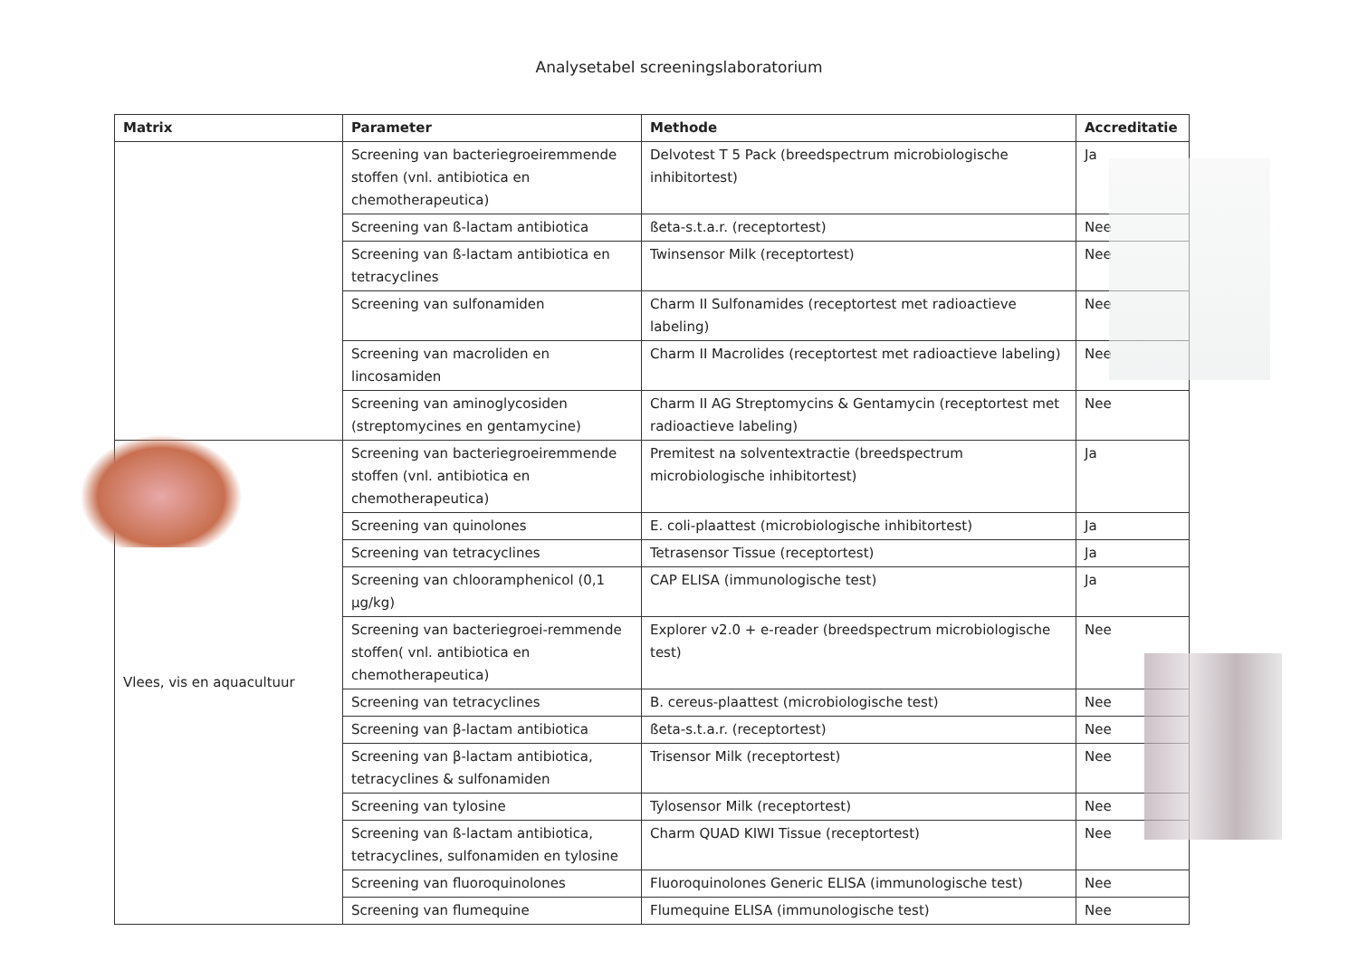Analysetabel screeningslaboratorium
| Matrix | Parameter | Methode | Accreditatie |
| --- | --- | --- | --- |
| | Screening van bacteriegroeiremmende stoffen (vnl. antibiotica en chemotherapeutica) | Delvotest T 5 Pack (breedspectrum microbiologische inhibitortest) | Ja |
| | Screening van ß-lactam antibiotica | ßeta-s.t.a.r. (receptortest) | Nee |
| | Screening van ß-lactam antibiotica en tetracyclines | Twinsensor Milk (receptortest) | Nee |
| | Screening van sulfonamiden | Charm II Sulfonamides (receptortest met radioactieve labeling) | Nee |
| | Screening van macroliden en lincosamiden | Charm II Macrolides (receptortest met radioactieve labeling) | Nee |
| | Screening van aminoglycosiden (streptomycines en gentamycine) | Charm II AG Streptomycins & Gentamycin (receptortest met radioactieve labeling) | Nee |
| Vlees, vis en aquacultuur | Screening van bacteriegroeiremmende stoffen (vnl. antibiotica en chemotherapeutica) | Premitest na solventextractie (breedspectrum microbiologische inhibitortest) | Ja |
| | Screening van quinolones | E. coli-plaattest (microbiologische inhibitortest) | Ja |
| | Screening van tetracyclines | Tetrasensor Tissue (receptortest) | Ja |
| | Screening van chlooramphenicol (0,1 µg/kg) | CAP ELISA (immunologische test) | Ja |
| | Screening van bacteriegroei-remmende stoffen( vnl. antibiotica en chemotherapeutica) | Explorer v2.0 + e-reader (breedspectrum microbiologische test) | Nee |
| | Screening van tetracyclines | B. cereus-plaattest (microbiologische test) | Nee |
| | Screening van β-lactam antibiotica | ßeta-s.t.a.r. (receptortest) | Nee |
| | Screening van β-lactam antibiotica, tetracyclines & sulfonamiden | Trisensor Milk (receptortest) | Nee |
| | Screening van tylosine | Tylosensor Milk (receptortest) | Nee |
| | Screening van ß-lactam antibiotica, tetracyclines, sulfonamiden en tylosine | Charm QUAD KIWI Tissue (receptortest) | Nee |
| | Screening van fluoroquinolones | Fluoroquinolones Generic ELISA (immunologische test) | Nee |
| | Screening van flumequine | Flumequine ELISA (immunologische test) | Nee |